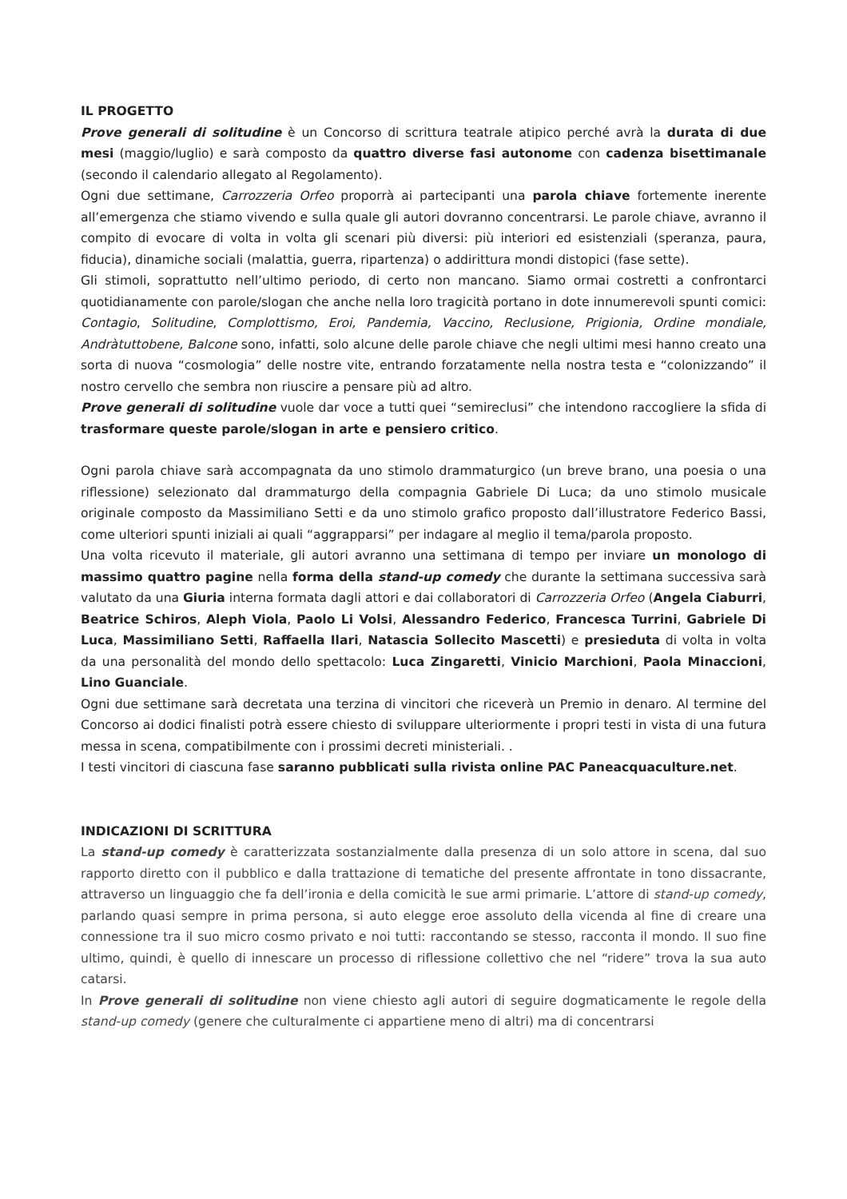IL PROGETTO
Prove generali di solitudine è un Concorso di scrittura teatrale atipico perché avrà la durata di due mesi (maggio/luglio) e sarà composto da quattro diverse fasi autonome con cadenza bisettimanale (secondo il calendario allegato al Regolamento).
Ogni due settimane, Carrozzeria Orfeo proporrà ai partecipanti una parola chiave fortemente inerente all’emergenza che stiamo vivendo e sulla quale gli autori dovranno concentrarsi. Le parole chiave, avranno il compito di evocare di volta in volta gli scenari più diversi: più interiori ed esistenziali (speranza, paura, fiducia), dinamiche sociali (malattia, guerra, ripartenza) o addirittura mondi distopici (fase sette).
Gli stimoli, soprattutto nell’ultimo periodo, di certo non mancano. Siamo ormai costretti a confrontarci quotidianamente con parole/slogan che anche nella loro tragicità portano in dote innumerevoli spunti comici: Contagio, Solitudine, Complottismo, Eroi, Pandemia, Vaccino, Reclusione, Prigionia, Ordine mondiale, Andràtuttobene, Balcone sono, infatti, solo alcune delle parole chiave che negli ultimi mesi hanno creato una sorta di nuova “cosmologia” delle nostre vite, entrando forzatamente nella nostra testa e “colonizzando” il nostro cervello che sembra non riuscire a pensare più ad altro.
Prove generali di solitudine vuole dar voce a tutti quei “semireclusi” che intendono raccogliere la sfida di trasformare queste parole/slogan in arte e pensiero critico.
Ogni parola chiave sarà accompagnata da uno stimolo drammaturgico (un breve brano, una poesia o una riflessione) selezionato dal drammaturgo della compagnia Gabriele Di Luca; da uno stimolo musicale originale composto da Massimiliano Setti e da uno stimolo grafico proposto dall’illustratore Federico Bassi, come ulteriori spunti iniziali ai quali “aggrapparsi” per indagare al meglio il tema/parola proposto.
Una volta ricevuto il materiale, gli autori avranno una settimana di tempo per inviare un monologo di massimo quattro pagine nella forma della stand-up comedy che durante la settimana successiva sarà valutato da una Giuria interna formata dagli attori e dai collaboratori di Carrozzeria Orfeo (Angela Ciaburri, Beatrice Schiros, Aleph Viola, Paolo Li Volsi, Alessandro Federico, Francesca Turrini, Gabriele Di Luca, Massimiliano Setti, Raffaella Ilari, Natascia Sollecito Mascetti) e presieduta di volta in volta da una personalità del mondo dello spettacolo: Luca Zingaretti, Vinicio Marchioni, Paola Minaccioni, Lino Guanciale.
Ogni due settimane sarà decretata una terzina di vincitori che riceverà un Premio in denaro. Al termine del Concorso ai dodici finalisti potrà essere chiesto di sviluppare ulteriormente i propri testi in vista di una futura messa in scena, compatibilmente con i prossimi decreti ministeriali. .
I testi vincitori di ciascuna fase saranno pubblicati sulla rivista online PAC Paneacquaculture.net.
INDICAZIONI DI SCRITTURA
La stand-up comedy è caratterizzata sostanzialmente dalla presenza di un solo attore in scena, dal suo rapporto diretto con il pubblico e dalla trattazione di tematiche del presente affrontate in tono dissacrante, attraverso un linguaggio che fa dell’ironia e della comicità le sue armi primarie. L’attore di stand-up comedy, parlando quasi sempre in prima persona, si auto elegge eroe assoluto della vicenda al fine di creare una connessione tra il suo micro cosmo privato e noi tutti: raccontando se stesso, racconta il mondo. Il suo fine ultimo, quindi, è quello di innescare un processo di riflessione collettivo che nel “ridere” trova la sua auto catarsi.
In Prove generali di solitudine non viene chiesto agli autori di seguire dogmaticamente le regole della stand-up comedy (genere che culturalmente ci appartiene meno di altri) ma di concentrarsi